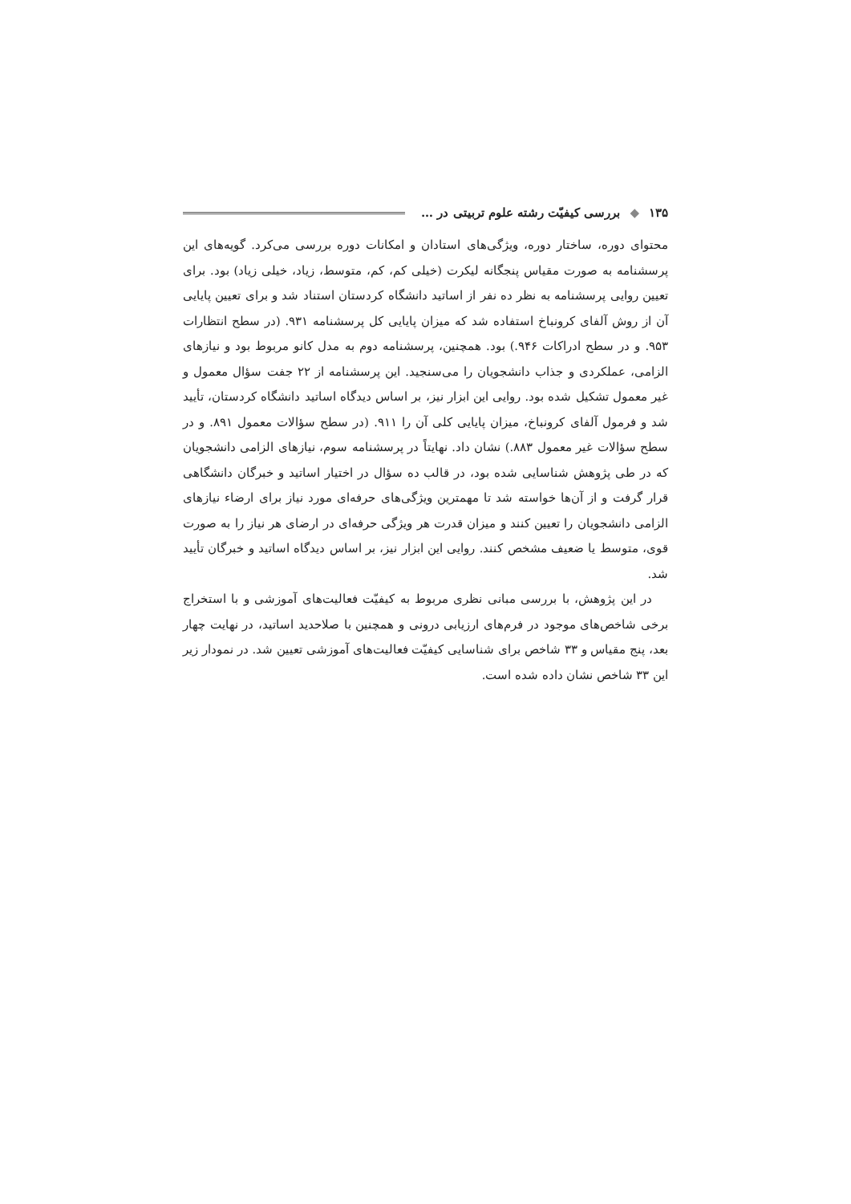۱۳۵ ◆ بررسی کیفیّت رشته علوم تربیتی در …
محتوای دوره، ساختار دوره، ویژگی‌های استادان و امکانات دوره بررسی می‌کرد. گویه‌های این پرسشنامه به صورت مقیاس پنجگانه لیکرت (خیلی کم، کم، متوسط، زیاد، خیلی زیاد) بود. برای تعیین روایی پرسشنامه به نظر ده نفر از اساتید دانشگاه کردستان استناد شد و برای تعیین پایایی آن از روش آلفای کرونباخ استفاده شد که میزان پایایی کل پرسشنامه ۹۳۱. (در سطح انتظارات ۹۵۳. و در سطح ادراکات ۹۴۶.) بود. همچنین، پرسشنامه دوم به مدل کانو مربوط بود و نیازهای الزامی، عملکردی و جذاب دانشجویان را می‌سنجید. این پرسشنامه از ۲۲ جفت سؤال معمول و غیر معمول تشکیل شده بود. روایی این ابزار نیز، بر اساس دیدگاه اساتید دانشگاه کردستان، تأیید شد و فرمول آلفای کرونباخ، میزان پایایی کلی آن را ۹۱۱. (در سطح سؤالات معمول ۸۹۱. و در سطح سؤالات غیر معمول ۸۸۳.) نشان داد. نهایتاً در پرسشنامه سوم، نیازهای الزامی دانشجویان که در طی پژوهش شناسایی شده بود، در قالب ده سؤال در اختیار اساتید و خبرگان دانشگاهی قرار گرفت و از آن‌ها خواسته شد تا مهمترین ویژگی‌های حرفه‌ای مورد نیاز برای ارضاء نیازهای الزامی دانشجویان را تعیین کنند و میزان قدرت هر ویژگی حرفه‌ای در ارضای هر نیاز را به صورت قوی، متوسط یا ضعیف مشخص کنند. روایی این ابزار نیز، بر اساس دیدگاه اساتید و خبرگان تأیید شد.
در این پژوهش، با بررسی مبانی نظری مربوط به کیفیّت فعالیت‌های آموزشی و با استخراج برخی شاخص‌های موجود در فرم‌های ارزیابی درونی و همچنین با صلاحدید اساتید، در نهایت چهار بعد، پنج مقیاس و ۳۳ شاخص برای شناسایی کیفیّت فعالیت‌های آموزشی تعیین شد. در نمودار زیر این ۳۳ شاخص نشان داده شده است.